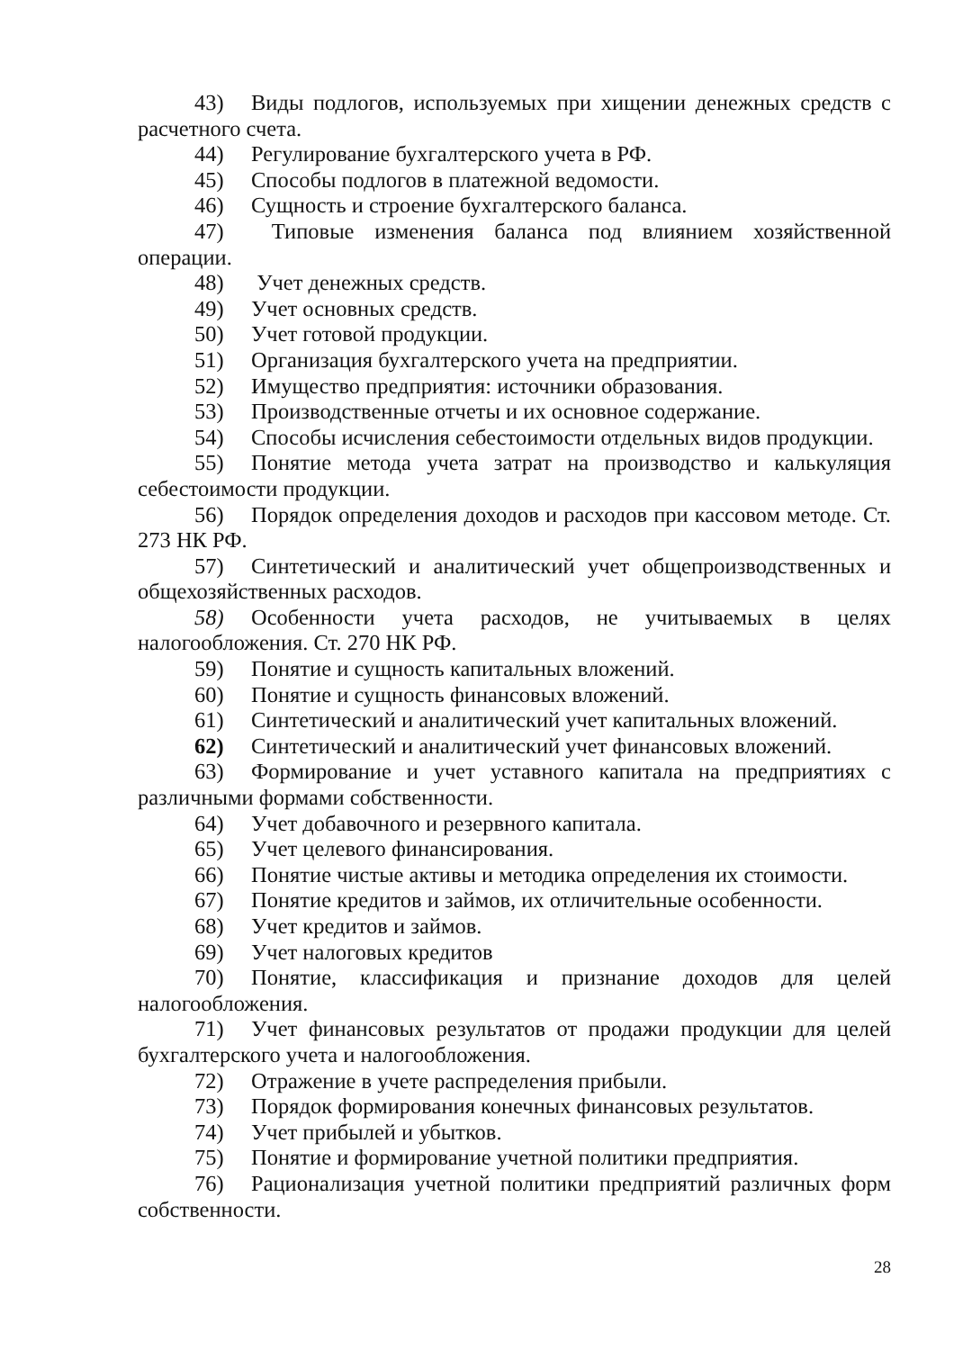43) Виды подлогов, используемых при хищении денежных средств с расчетного счета.
44) Регулирование бухгалтерского учета в РФ.
45) Способы подлогов в платежной ведомости.
46) Сущность и строение бухгалтерского баланса.
47) Типовые изменения баланса под влиянием хозяйственной операции.
48) Учет денежных средств.
49) Учет основных средств.
50) Учет готовой продукции.
51) Организация бухгалтерского учета на предприятии.
52) Имущество предприятия: источники образования.
53) Производственные отчеты и их основное содержание.
54) Способы исчисления себестоимости отдельных видов продукции.
55) Понятие метода учета затрат на производство и калькуляция себестоимости продукции.
56) Порядок определения доходов и расходов при кассовом методе. Ст. 273 НК РФ.
57) Синтетический и аналитический учет общепроизводственных и общехозяйственных расходов.
58) Особенности учета расходов, не учитываемых в целях налогообложения. Ст. 270 НК РФ.
59) Понятие и сущность капитальных вложений.
60) Понятие и сущность финансовых вложений.
61) Синтетический и аналитический учет капитальных вложений.
62) Синтетический и аналитический учет финансовых вложений.
63) Формирование и учет уставного капитала на предприятиях с различными формами собственности.
64) Учет добавочного и резервного капитала.
65) Учет целевого финансирования.
66) Понятие чистые активы и методика определения их стоимости.
67) Понятие кредитов и займов, их отличительные особенности.
68) Учет кредитов и займов.
69) Учет налоговых кредитов
70) Понятие, классификация и признание доходов для целей налогообложения.
71) Учет финансовых результатов от продажи продукции для целей бухгалтерского учета и налогообложения.
72) Отражение в учете распределения прибыли.
73) Порядок формирования конечных финансовых результатов.
74) Учет прибылей и убытков.
75) Понятие и формирование учетной политики предприятия.
76) Рационализация учетной политики предприятий различных форм собственности.
28